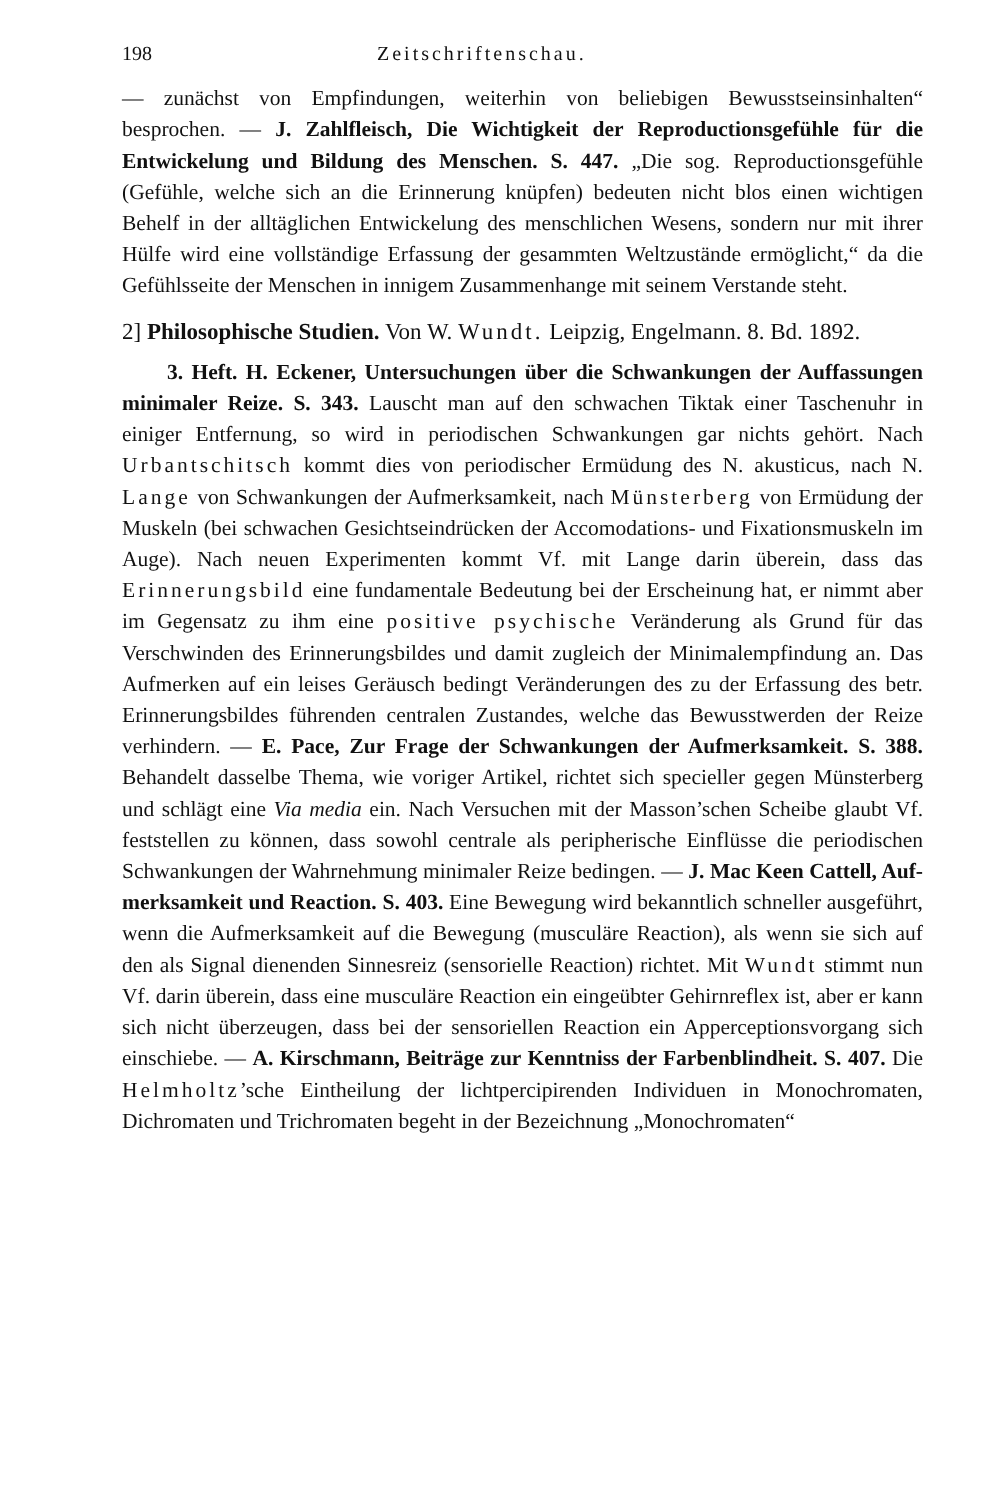198 Zeitschriftenschau.
— zunächst von Empfindungen, weiterhin von beliebigen Bewusstseins­inhalten“ besprochen. — J. Zahlfleisch, Die Wichtigkeit der Repro­ductionsgefühle für die Entwickelung und Bildung des Menschen. S. 447. „Die sog. Reproductionsgefühle (Gefühle, welche sich an die Erinnerung knüpfen) bedeuten nicht blos einen wichtigen Behelf in der alltäglichen Entwickelung des menschlichen Wesens, sondern nur mit ihrer Hülfe wird eine vollständige Erfassung der gesammten Weltzustände ermöglicht,“ da die Gefühlsseite der Menschen in innigem Zusammen­hange mit seinem Verstande steht.
2] Philosophische Studien. Von W. Wundt. Leipzig, Engel­mann. 8. Bd. 1892.
3. Heft. H. Eckener, Untersuchungen über die Schwankungen der Auffassungen minimaler Reize. S. 343. Lauscht man auf den schwachen Tiktak einer Taschenuhr in einiger Entfernung, so wird in periodischen Schwankungen gar nichts gehört. Nach Urbantschitsch kommt dies von periodischer Ermüdung des N. akusticus, nach N. Lange von Schwankungen der Aufmerksamkeit, nach Münsterberg von Er­müdung der Muskeln (bei schwachen Gesichtseindrücken der Accomo­dations- und Fixationsmuskeln im Auge). Nach neuen Experimenten kommt Vf. mit Lange darin überein, dass das Erinnerungsbild eine fundamentale Bedeutung bei der Erscheinung hat, er nimmt aber im Gegensatz zu ihm eine positive psychische Veränderung als Grund für das Verschwinden des Erinnerungsbildes und damit zugleich der Minimalempfindung an. Das Aufmerken auf ein leises Geräusch bedingt Veränderungen des zu der Erfassung des betr. Erinnerungsbildes führenden centralen Zustandes, welche das Bewusstwerden der Reize verhindern. — E. Pace, Zur Frage der Schwankungen der Aufmerksamkeit. S. 388. Behandelt dasselbe Thema, wie voriger Artikel, richtet sich specieller gegen Münsterberg und schlägt eine Via media ein. Nach Versuchen mit der Masson’schen Scheibe glaubt Vf. feststellen zu können, dass sowohl centrale als peripherische Einflüsse die periodischen Schwankungen der Wahrnehmung minimaler Reize bedingen. — J. Mac Keen Cattell, Auf­merksamkeit und Reaction. S. 403. Eine Bewegung wird bekanntlich schneller ausgeführt, wenn die Aufmerksamkeit auf die Bewegung (mus­culäre Reaction), als wenn sie sich auf den als Signal dienenden Sinnes­reiz (sensorielle Reaction) richtet. Mit Wundt stimmt nun Vf. darin überein, dass eine musculäre Reaction ein eingeübter Gehirnreflex ist, aber er kann sich nicht überzeugen, dass bei der sensoriellen Reaction ein Apperceptionsvorgang sich einschiebe. — A. Kirschmann, Beiträge zur Kenntniss der Farbenblindheit. S. 407. Die Helmholtz’sche Eintheilung der lichtpercipirenden Individuen in Monochromaten, Dichro­maten und Trichromaten begeht in der Bezeichnung „Monochromaten“